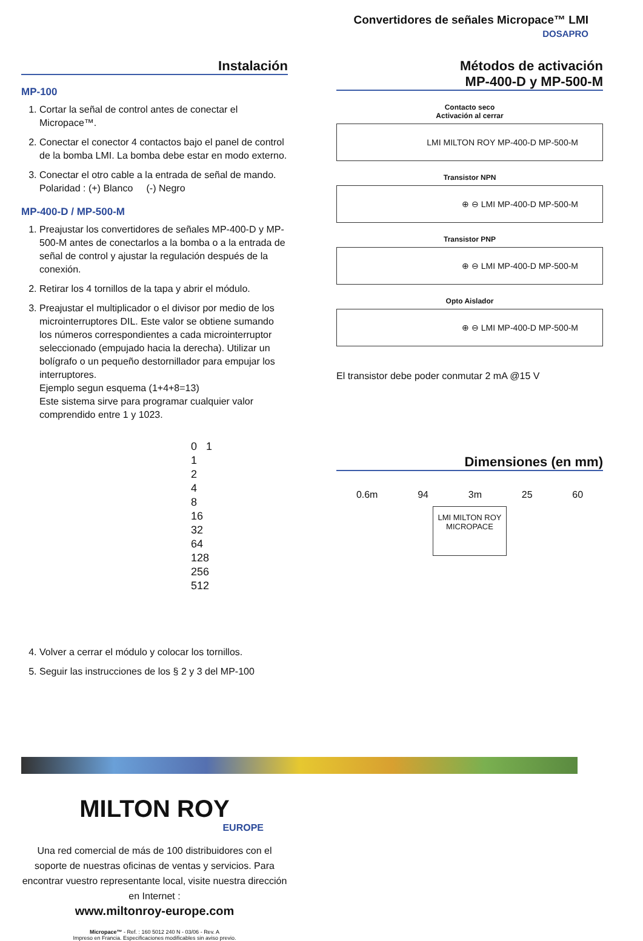Convertidores de señales Micropace™ LMI
DOSAPRO
Instalación
MP-100
1. Cortar la señal de control antes de conectar el Micropace™.
2. Conectar el conector 4 contactos bajo el panel de control de la bomba LMI. La bomba debe estar en modo externo.
3. Conectar el otro cable a la entrada de señal de mando.
Polaridad : (+) Blanco (-) Negro
MP-400-D / MP-500-M
1. Preajustar los convertidores de señales MP-400-D y MP-500-M antes de conectarlos a la bomba o a la entrada de señal de control y ajustar la regulación después de la conexión.
2. Retirar los 4 tornillos de la tapa y abrir el módulo.
3. Preajustar el multiplicador o el divisor por medio de los microinterruptores DIL. Este valor se obtiene sumando los números correspondientes a cada microinterruptor seleccionado (empujado hacia la derecha). Utilizar un bolígrafo o un pequeño destornillador para empujar los interruptores.
Ejemplo segun esquema (1+4+8=13)
Este sistema sirve para programar cualquier valor comprendido entre 1 y 1023.
0 1
1
2
4
8
16
32
64
128
256
512
4. Volver a cerrar el módulo y colocar los tornillos.
5. Seguir las instrucciones de los § 2 y 3 del MP-100
Métodos de activación
MP-400-D y MP-500-M
Contacto seco
Activación al cerrar
LMI MILTON ROY MP-400-D MP-500-M
Transistor NPN
⊕ ⊖ LMI MP-400-D MP-500-M
Transistor PNP
⊕ ⊖ LMI MP-400-D MP-500-M
Opto Aislador
⊕ ⊖ LMI MP-400-D MP-500-M
El transistor debe poder conmutar 2 mA @15 V
Dimensiones (en mm)
0.6m 94 3m 25 60
LMI MILTON ROY
MICROPACE
MILTON ROY
EUROPE
Una red comercial de más de 100 distribuidores con el soporte de nuestras oficinas de ventas y servicios. Para encontrar vuestro representante local, visite nuestra dirección en Internet :
www.miltonroy-europe.com
Micropace™ - Ref. : 160 5012 240 N - 03/06 - Rev. A
Impreso en Francia. Especificaciones modificables sin aviso previo.